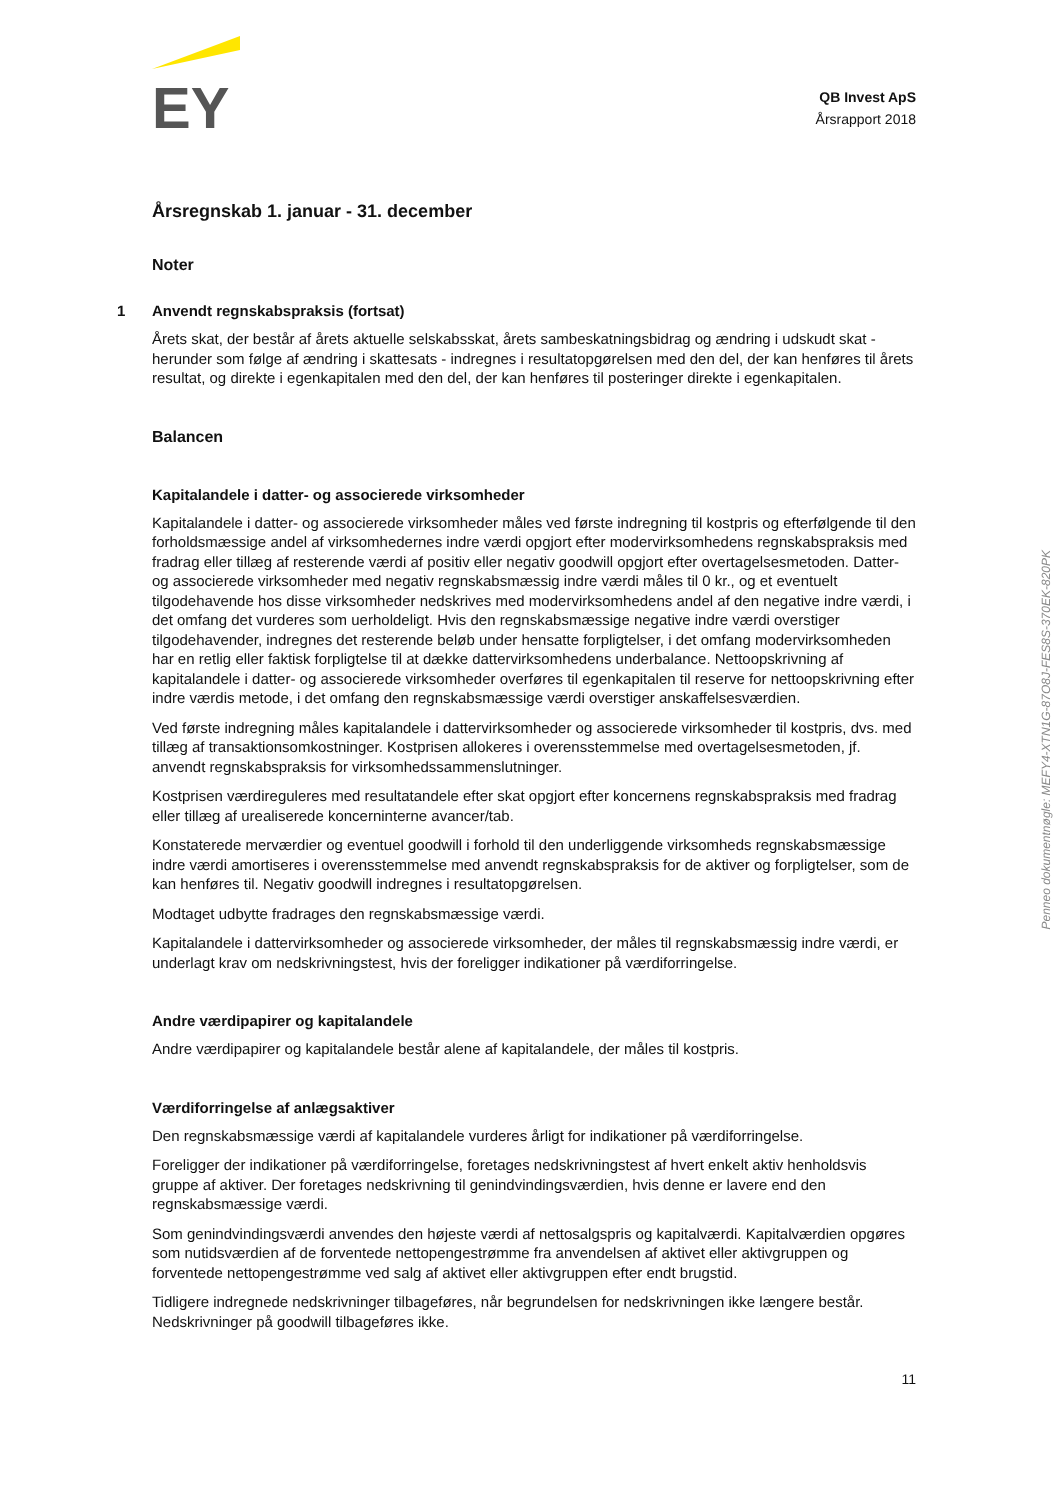EY
QB Invest ApS
Årsrapport 2018
Årsregnskab 1. januar - 31. december
Noter
1 Anvendt regnskabspraksis (fortsat)
Årets skat, der består af årets aktuelle selskabsskat, årets sambeskatningsbidrag og ændring i udskudt skat - herunder som følge af ændring i skattesats - indregnes i resultatopgørelsen med den del, der kan henføres til årets resultat, og direkte i egenkapitalen med den del, der kan henføres til posteringer direkte i egenkapitalen.
Balancen
Kapitalandele i datter- og associerede virksomheder
Kapitalandele i datter- og associerede virksomheder måles ved første indregning til kostpris og efterfølgende til den forholdsmæssige andel af virksomhedernes indre værdi opgjort efter modervirksomhedens regnskabspraksis med fradrag eller tillæg af resterende værdi af positiv eller negativ goodwill opgjort efter overtagelsesmetoden. Datter- og associerede virksomheder med negativ regnskabsmæssig indre værdi måles til 0 kr., og et eventuelt tilgodehavende hos disse virksomheder nedskrives med modervirksomhedens andel af den negative indre værdi, i det omfang det vurderes som uerholdeligt. Hvis den regnskabsmæssige negative indre værdi overstiger tilgodehavender, indregnes det resterende beløb under hensatte forpligtelser, i det omfang modervirksomheden har en retlig eller faktisk forpligtelse til at dække dattervirksomhedens underbalance. Nettoopskrivning af kapitalandele i datter- og associerede virksomheder overføres til egenkapitalen til reserve for nettoopskrivning efter indre værdis metode, i det omfang den regnskabsmæssige værdi overstiger anskaffelsesværdien.
Ved første indregning måles kapitalandele i dattervirksomheder og associerede virksomheder til kostpris, dvs. med tillæg af transaktionsomkostninger. Kostprisen allokeres i overensstemmelse med overtagelsesmetoden, jf. anvendt regnskabspraksis for virksomhedssammenslutninger.
Kostprisen værdireguleres med resultatandele efter skat opgjort efter koncernens regnskabspraksis med fradrag eller tillæg af urealiserede koncerninterne avancer/tab.
Konstaterede merværdier og eventuel goodwill i forhold til den underliggende virksomheds regnskabsmæssige indre værdi amortiseres i overensstemmelse med anvendt regnskabspraksis for de aktiver og forpligtelser, som de kan henføres til. Negativ goodwill indregnes i resultatopgørelsen.
Modtaget udbytte fradrages den regnskabsmæssige værdi.
Kapitalandele i dattervirksomheder og associerede virksomheder, der måles til regnskabsmæssig indre værdi, er underlagt krav om nedskrivningstest, hvis der foreligger indikationer på værdiforringelse.
Andre værdipapirer og kapitalandele
Andre værdipapirer og kapitalandele består alene af kapitalandele, der måles til kostpris.
Værdiforringelse af anlægsaktiver
Den regnskabsmæssige værdi af kapitalandele vurderes årligt for indikationer på værdiforringelse.
Foreligger der indikationer på værdiforringelse, foretages nedskrivningstest af hvert enkelt aktiv henholdsvis gruppe af aktiver. Der foretages nedskrivning til genindvindingsværdien, hvis denne er lavere end den regnskabsmæssige værdi.
Som genindvindingsværdi anvendes den højeste værdi af nettosalgspris og kapitalværdi. Kapitalværdien opgøres som nutidsværdien af de forventede nettopengestrømme fra anvendelsen af aktivet eller aktivgruppen og forventede nettopengestrømme ved salg af aktivet eller aktivgruppen efter endt brugstid.
Tidligere indregnede nedskrivninger tilbageføres, når begrundelsen for nedskrivningen ikke længere består. Nedskrivninger på goodwill tilbageføres ikke.
11
Penneo dokumentnøgle: MEFY4-XTN1G-87O8J-FES8S-370EK-820PK